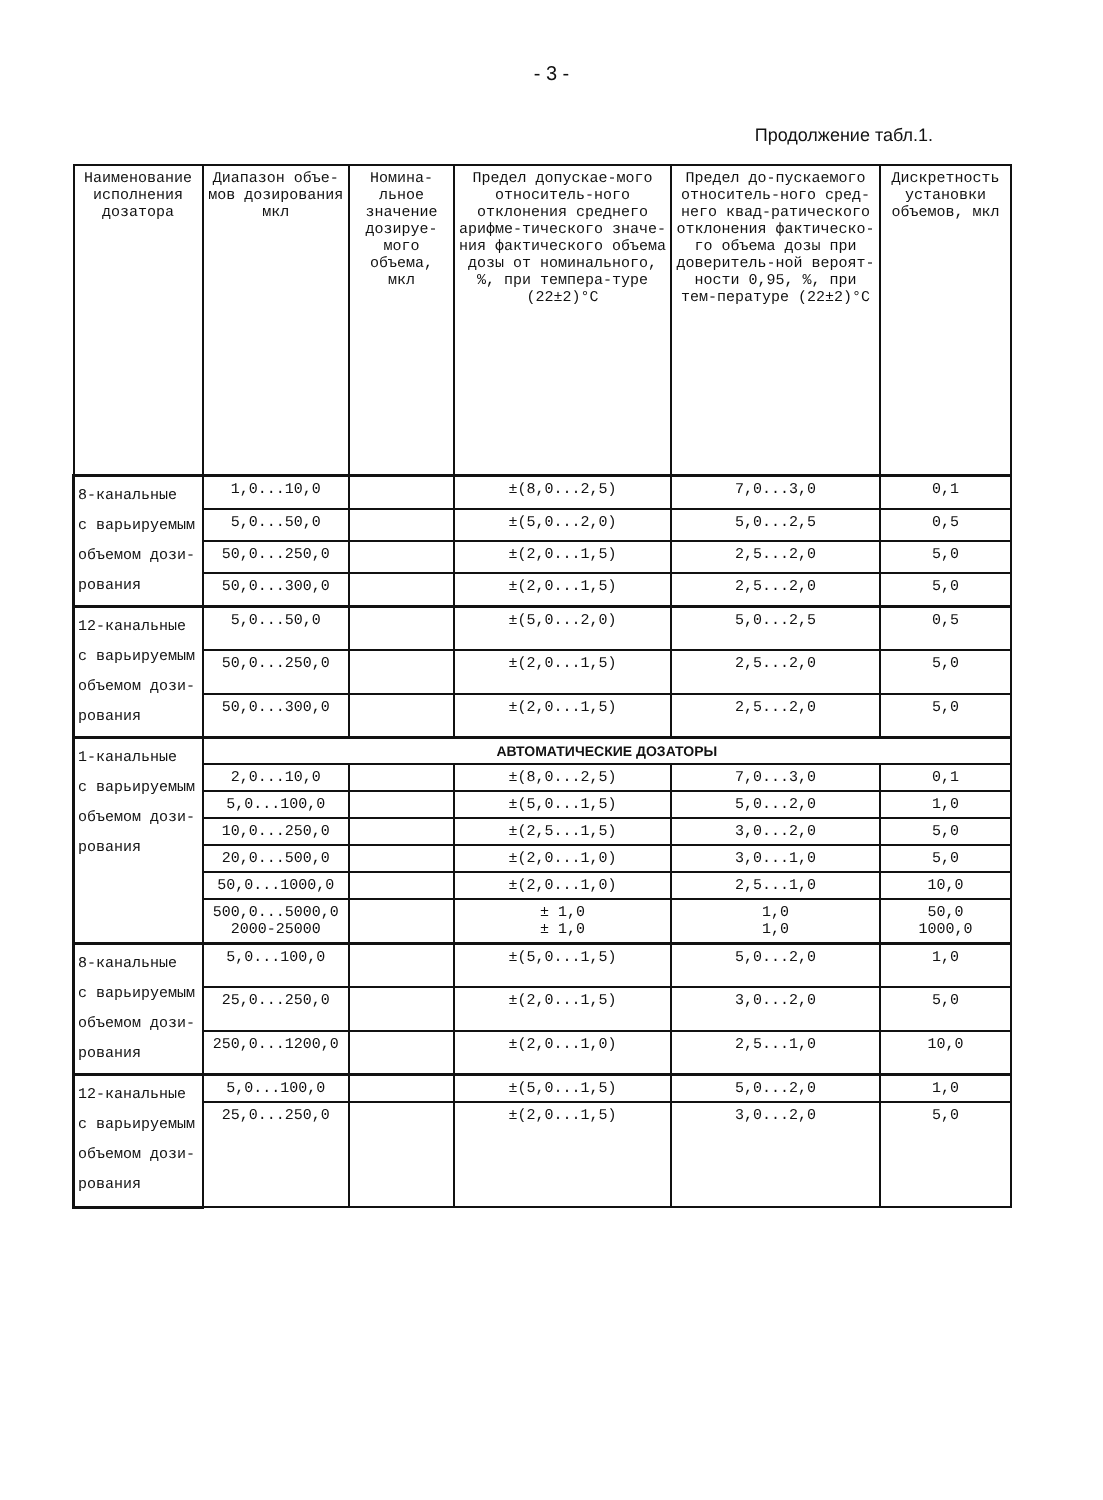- 3 -
Продолжение табл.1.
| Наименование исполнения дозатора | Диапазон объе-мов дозирования мкл | Номина-льное значение дозируе-мого объема, мкл | Предел допускае-мого относитель-ного отклонения среднего арифме-тического значе-ния фактического объема дозы от номинального, %, при темпера-туре (22±2)°С | Предел до-пускаемого относитель-ного сред-него квад-ратического отклонения фактическо-го объема дозы при доверитель-ной вероят-ности 0,95, %, при тем-пературе (22±2)°С | Дискретность установки объемов, мкл |
| --- | --- | --- | --- | --- | --- |
| 8-канальные с варьируемым объемом дози- рования | 1,0...10,0 | | ±(8,0...2,5) | 7,0...3,0 | 0,1 |
| | 5,0...50,0 | | ±(5,0...2,0) | 5,0...2,5 | 0,5 |
| | 50,0...250,0 | | ±(2,0...1,5) | 2,5...2,0 | 5,0 |
| | 50,0...300,0 | | ±(2,0...1,5) | 2,5...2,0 | 5,0 |
| 12-канальные с варьируемым объемом дози- рования | 5,0...50,0 | | ±(5,0...2,0) | 5,0...2,5 | 0,5 |
| | 50,0...250,0 | | ±(2,0...1,5) | 2,5...2,0 | 5,0 |
| | 50,0...300,0 | | ±(2,0...1,5) | 2,5...2,0 | 5,0 |
| 1-канальные с варьируемым объемом дози- рования | АВТОМАТИЧЕСКИЕ ДОЗАТОРЫ | | | | |
| | 2,0...10,0 | | ±(8,0...2,5) | 7,0...3,0 | 0,1 |
| | 5,0...100,0 | | ±(5,0...1,5) | 5,0...2,0 | 1,0 |
| | 10,0...250,0 | | ±(2,5...1,5) | 3,0...2,0 | 5,0 |
| | 20,0...500,0 | | ±(2,0...1,0) | 3,0...1,0 | 5,0 |
| | 50,0...1000,0 | | ±(2,0...1,0) | 2,5...1,0 | 10,0 |
| | 500,0...5000,0 2000-25000 | | ± 1,0 ± 1,0 | 1,0 1,0 | 50,0 1000,0 |
| 8-канальные с варьируемым объемом дози- рования | 5,0...100,0 | | ±(5,0...1,5) | 5,0...2,0 | 1,0 |
| | 25,0...250,0 | | ±(2,0...1,5) | 3,0...2,0 | 5,0 |
| | 250,0...1200,0 | | ±(2,0...1,0) | 2,5...1,0 | 10,0 |
| 12-канальные с варьируемым объемом дози- рования | 5,0...100,0 | | ±(5,0...1,5) | 5,0...2,0 | 1,0 |
| | 25,0...250,0 | | ±(2,0...1,5) | 3,0...2,0 | 5,0 |